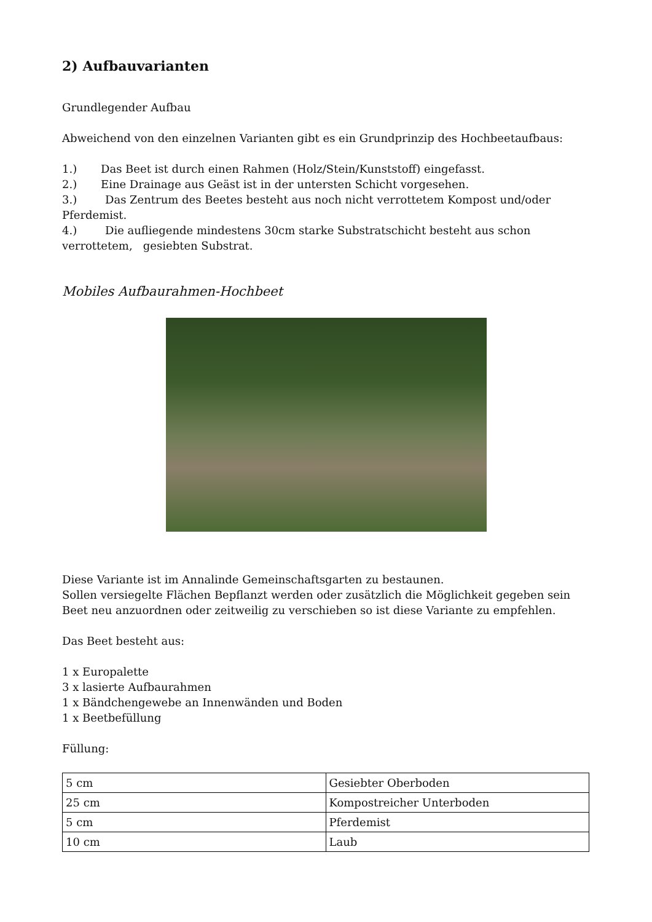2) Aufbauvarianten
Grundlegender Aufbau
Abweichend von den einzelnen Varianten gibt es ein Grundprinzip des Hochbeetaufbaus:
1.) Das Beet ist durch einen Rahmen (Holz/Stein/Kunststoff) eingefasst.
2.) Eine Drainage aus Geäst ist in der untersten Schicht vorgesehen.
3.) Das Zentrum des Beetes besteht aus noch nicht verrottetem Kompost und/oder Pferdemist.
4.) Die aufliegende mindestens 30cm starke Substratschicht besteht aus schon verrottetem, gesiebten Substrat.
Mobiles Aufbaurahmen-Hochbeet
Diese Variante ist im Annalinde Gemeinschaftsgarten zu bestaunen.
Sollen versiegelte Flächen Bepflanzt werden oder zusätzlich die Möglichkeit gegeben sein Beet neu anzuordnen oder zeitweilig zu verschieben so ist diese Variante zu empfehlen.
Das Beet besteht aus:
1 x Europalette
3 x lasierte Aufbaurahmen
1 x Bändchengewebe an Innenwänden und Boden
1 x Beetbefüllung
Füllung:
| 5 cm | Gesiebter Oberboden |
| 25 cm | Kompostreicher Unterboden |
| 5 cm | Pferdemist |
| 10 cm | Laub |